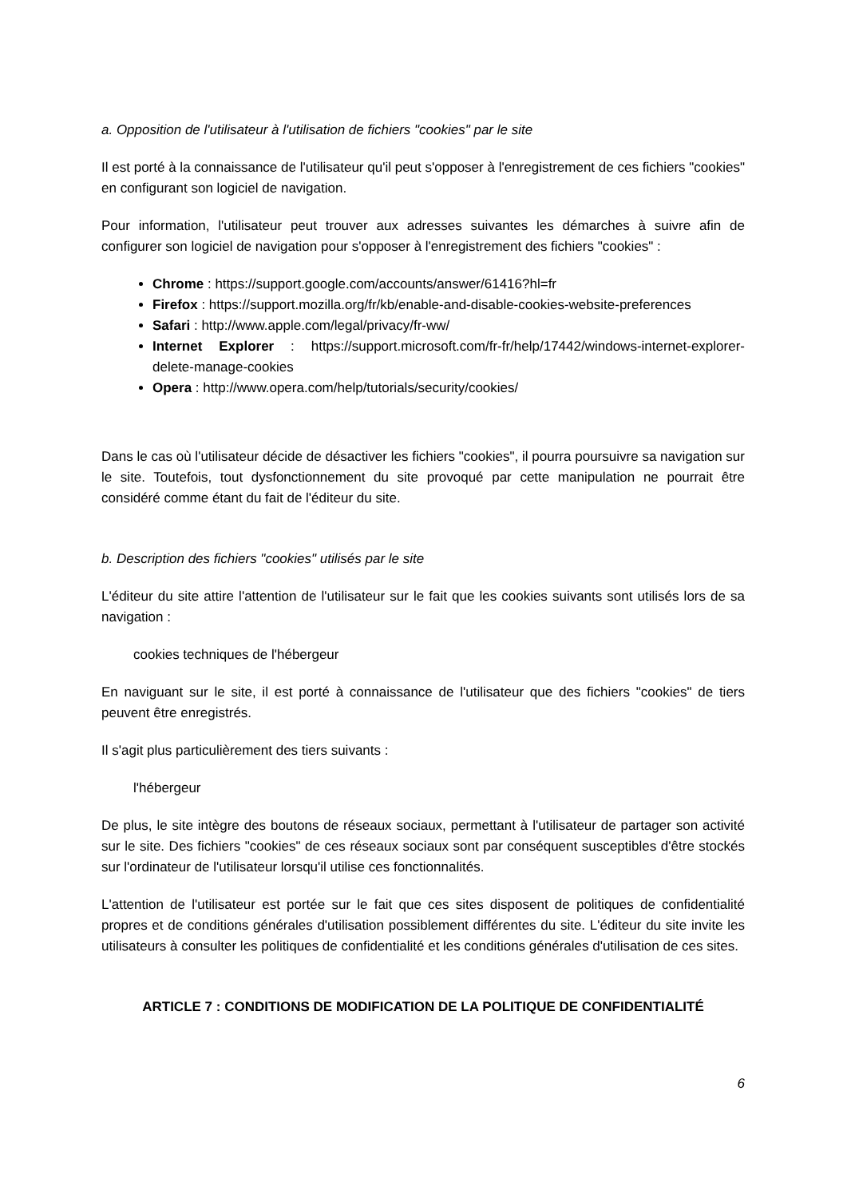a. Opposition de l'utilisateur à l'utilisation de fichiers "cookies" par le site
Il est porté à la connaissance de l'utilisateur qu'il peut s'opposer à l'enregistrement de ces fichiers "cookies" en configurant son logiciel de navigation.
Pour information, l'utilisateur peut trouver aux adresses suivantes les démarches à suivre afin de configurer son logiciel de navigation pour s'opposer à l'enregistrement des fichiers "cookies" :
Chrome : https://support.google.com/accounts/answer/61416?hl=fr
Firefox : https://support.mozilla.org/fr/kb/enable-and-disable-cookies-website-preferences
Safari : http://www.apple.com/legal/privacy/fr-ww/
Internet Explorer : https://support.microsoft.com/fr-fr/help/17442/windows-internet-explorer-delete-manage-cookies
Opera : http://www.opera.com/help/tutorials/security/cookies/
Dans le cas où l'utilisateur décide de désactiver les fichiers "cookies", il pourra poursuivre sa navigation sur le site. Toutefois, tout dysfonctionnement du site provoqué par cette manipulation ne pourrait être considéré comme étant du fait de l'éditeur du site.
b. Description des fichiers "cookies" utilisés par le site
L'éditeur du site attire l'attention de l'utilisateur sur le fait que les cookies suivants sont utilisés lors de sa navigation :
cookies techniques de l'hébergeur
En naviguant sur le site, il est porté à connaissance de l'utilisateur que des fichiers "cookies" de tiers peuvent être enregistrés.
Il s'agit plus particulièrement des tiers suivants :
l'hébergeur
De plus, le site intègre des boutons de réseaux sociaux, permettant à l'utilisateur de partager son activité sur le site. Des fichiers "cookies" de ces réseaux sociaux sont par conséquent susceptibles d'être stockés sur l'ordinateur de l'utilisateur lorsqu'il utilise ces fonctionnalités.
L'attention de l'utilisateur est portée sur le fait que ces sites disposent de politiques de confidentialité propres et de conditions générales d'utilisation possiblement différentes du site. L'éditeur du site invite les utilisateurs à consulter les politiques de confidentialité et les conditions générales d'utilisation de ces sites.
ARTICLE 7 : CONDITIONS DE MODIFICATION DE LA POLITIQUE DE CONFIDENTIALITÉ
6